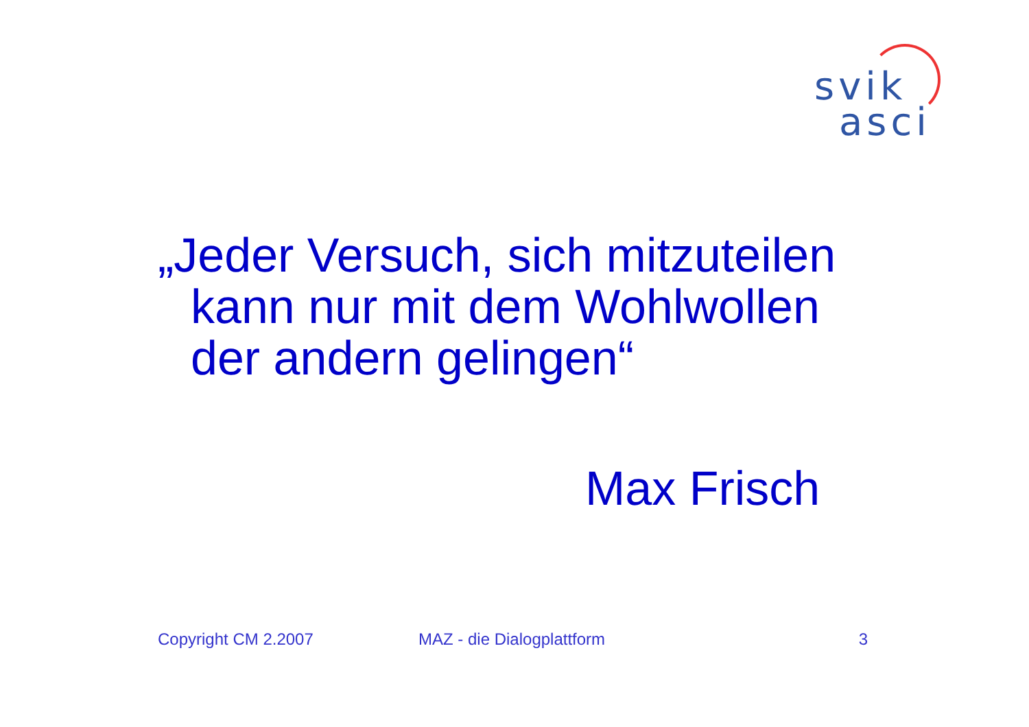svik
asci
„Jeder Versuch, sich mitzuteilen
kann nur mit dem Wohlwollen
der andern gelingen“
Max Frisch
Copyright CM 2.2007 MAZ - die Dialogplattform 3